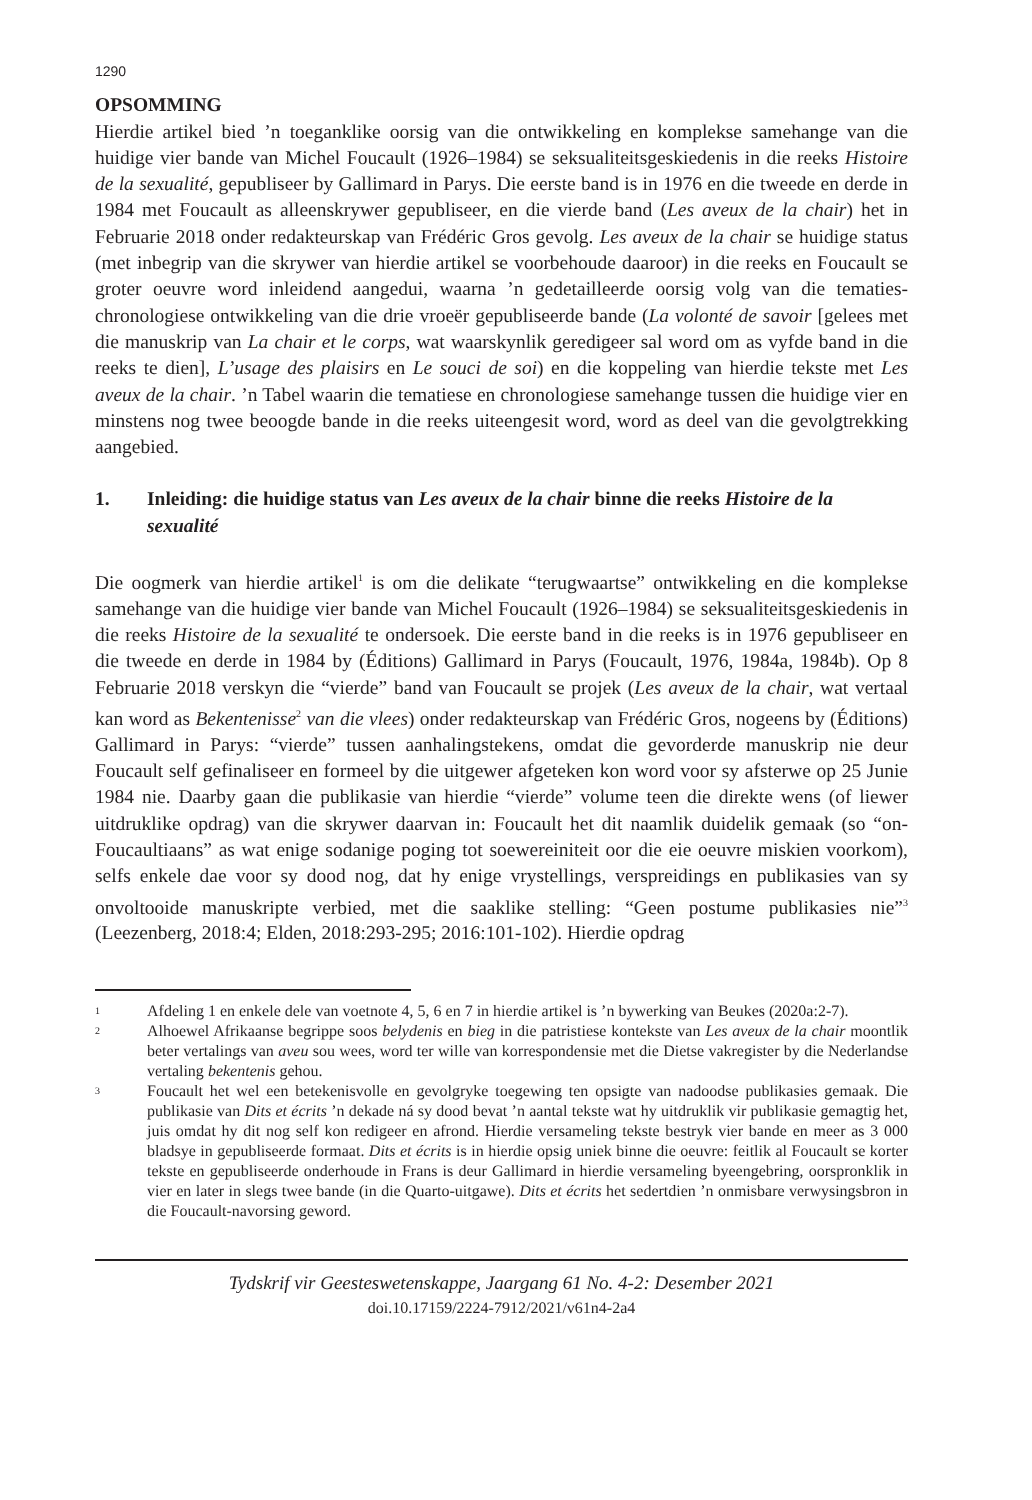1290
OPSOMMING
Hierdie artikel bied ’n toeganklike oorsig van die ontwikkeling en komplekse samehange van die huidige vier bande van Michel Foucault (1926–1984) se seksualiteitsgeskiedenis in die reeks Histoire de la sexualité, gepubliseer by Gallimard in Parys. Die eerste band is in 1976 en die tweede en derde in 1984 met Foucault as alleenskrywer gepubliseer, en die vierde band (Les aveux de la chair) het in Februarie 2018 onder redakteurskap van Frédéric Gros gevolg. Les aveux de la chair se huidige status (met inbegrip van die skrywer van hierdie artikel se voorbehoude daaroor) in die reeks en Foucault se groter oeuvre word inleidend aangedui, waarna ’n gedetailleerde oorsig volg van die tematies-chronologiese ontwikkeling van die drie vroeër gepubliseerde bande (La volonté de savoir [gelees met die manuskrip van La chair et le corps, wat waarskynlik geredigeer sal word om as vyfde band in die reeks te dien], L’usage des plaisirs en Le souci de soi) en die koppeling van hierdie tekste met Les aveux de la chair. ’n Tabel waarin die tematiese en chronologiese samehange tussen die huidige vier en minstens nog twee beoogde bande in die reeks uiteengesit word, word as deel van die gevolgtrekking aangebied.
1. Inleiding: die huidige status van Les aveux de la chair binne die reeks Histoire de la sexualité
Die oogmerk van hierdie artikel<sup>1</sup> is om die delikate “terugwaartse” ontwikkeling en die komplekse samehange van die huidige vier bande van Michel Foucault (1926–1984) se seksualiteitsgeskiedenis in die reeks Histoire de la sexualité te ondersoek. Die eerste band in die reeks is in 1976 gepubliseer en die tweede en derde in 1984 by (Éditions) Gallimard in Parys (Foucault, 1976, 1984a, 1984b). Op 8 Februarie 2018 verskyn die “vierde” band van Foucault se projek (Les aveux de la chair, wat vertaal kan word as Bekentenisse<sup>2</sup> van die vlees) onder redakteurskap van Frédéric Gros, nogeens by (Éditions) Gallimard in Parys: “vierde” tussen aanhalingstekens, omdat die gevorderde manuskrip nie deur Foucault self gefinaliseer en formeel by die uitgewer afgeteken kon word voor sy afsterwe op 25 Junie 1984 nie. Daarby gaan die publikasie van hierdie “vierde” volume teen die direkte wens (of liewer uitdruklike opdrag) van die skrywer daarvan in: Foucault het dit naamlik duidelik gemaak (so “on-Foucaultiaans” as wat enige sodanige poging tot soewereiniteit oor die eie oeuvre miskien voorkom), selfs enkele dae voor sy dood nog, dat hy enige vrystellings, verspreidings en publikasies van sy onvoltooide manuskripte verbied, met die saaklike stelling: “Geen postume publikasies nie”<sup>3</sup> (Leezenberg, 2018:4; Elden, 2018:293-295; 2016:101-102). Hierdie opdrag
<sup>1</sup>
Afdeling 1 en enkele dele van voetnote 4, 5, 6 en 7 in hierdie artikel is ’n bywerking van Beukes (2020a:2-7).
<sup>2</sup>
Alhoewel Afrikaanse begrippe soos belydenis en bieg in die patristiese kontekste van Les aveux de la chair moontlik beter vertalings van aveu sou wees, word ter wille van korrespondensie met die Dietse vakregister by die Nederlandse vertaling bekentenis gehou.
<sup>3</sup>
Foucault het wel een betekenisvolle en gevolgryke toegewing ten opsigte van nadoodse publikasies gemaak. Die publikasie van Dits et écrits ’n dekade ná sy dood bevat ’n aantal tekste wat hy uitdruklik vir publikasie gemagtig het, juis omdat hy dit nog self kon redigeer en afrond. Hierdie versameling tekste bestryk vier bande en meer as 3 000 bladsye in gepubliseerde formaat. Dits et écrits is in hierdie opsig uniek binne die oeuvre: feitlik al Foucault se korter tekste en gepubliseerde onderhoude in Frans is deur Gallimard in hierdie versameling byeengebring, oorspronklik in vier en later in slegs twee bande (in die Quarto-uitgawe). Dits et écrits het sedertdien ’n onmisbare verwysingsbron in die Foucault-navorsing geword.
Tydskrif vir Geesteswetenskappe, Jaargang 61 No. 4-2: Desember 2021
doi.10.17159/2224-7912/2021/v61n4-2a4